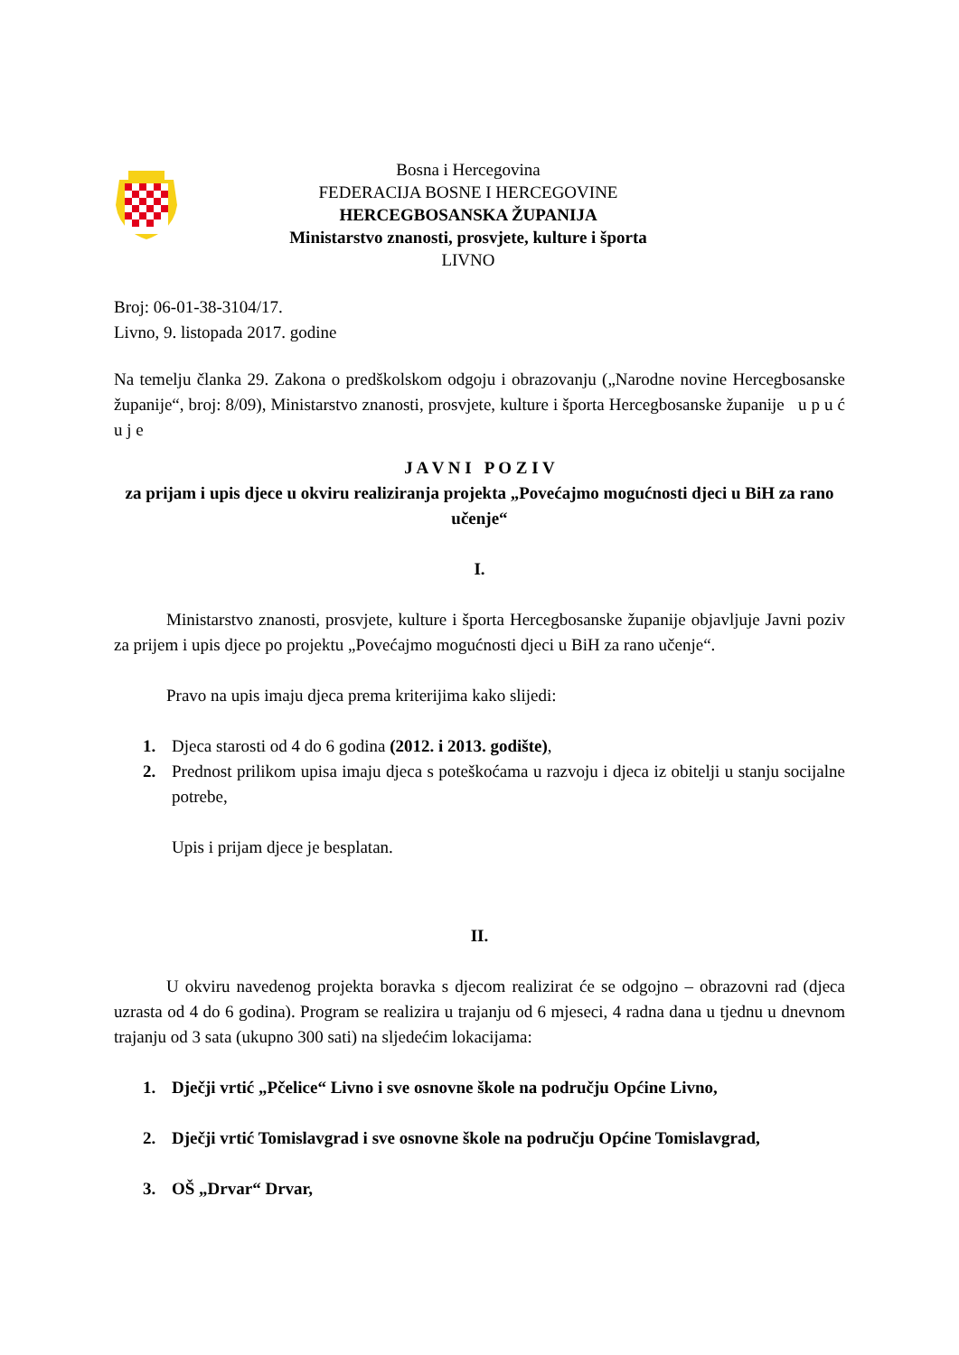Bosna i Hercegovina
FEDERACIJA BOSNE I HERCEGOVINE
HERCEGBOSANSKA ŽUPANIJA
Ministarstvo znanosti, prosvjete, kulture i športa
LIVNO
Broj: 06-01-38-3104/17.
Livno, 9. listopada 2017. godine
Na temelju članka 29. Zakona o predškolskom odgoju i obrazovanju („Narodne novine Hercegbosanske županije“, broj: 8/09), Ministarstvo znanosti, prosvjete, kulture i športa Hercegbosanske županije u p u ć u j e
J A V N I P O Z I V
za prijam i upis djece u okviru realiziranja projekta „Povećajmo mogućnosti djeci u BiH za rano učenje“
I.
Ministarstvo znanosti, prosvjete, kulture i športa Hercegbosanske županije objavljuje Javni poziv za prijem i upis djece po projektu „Povećajmo mogućnosti djeci u BiH za rano učenje“.
Pravo na upis imaju djeca prema kriterijima kako slijedi:
1. Djeca starosti od 4 do 6 godina (2012. i 2013. godište),
2. Prednost prilikom upisa imaju djeca s poteškoćama u razvoju i djeca iz obitelji u stanju socijalne potrebe,
Upis i prijam djece je besplatan.
II.
U okviru navedenog projekta boravka s djecom realizirat će se odgojno – obrazovni rad (djeca uzrasta od 4 do 6 godina). Program se realizira u trajanju od 6 mjeseci, 4 radna dana u tjednu u dnevnom trajanju od 3 sata (ukupno 300 sati) na sljedećim lokacijama:
1. Dječji vrtić „Pčelice“ Livno i sve osnovne škole na području Općine Livno,
2. Dječji vrtić Tomislavgrad i sve osnovne škole na području Općine Tomislavgrad,
3. OŠ „Drvar“ Drvar,